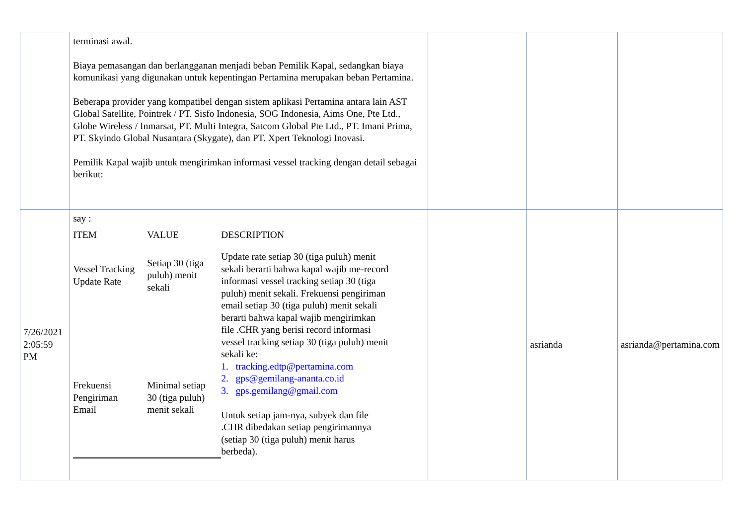| | terminasi awal. Biaya pemasangan dan berlangganan menjadi beban Pemilik Kapal, sedangkan biaya komunikasi yang digunakan untuk kepentingan Pertamina merupakan beban Pertamina. Beberapa provider yang kompatibel dengan sistem aplikasi Pertamina antara lain AST Global Satellite, Pointrek / PT. Sisfo Indonesia, SOG Indonesia, Aims One, Pte Ltd., Globe Wireless / Inmarsat, PT. Multi Integra, Satcom Global Pte Ltd., PT. Imani Prima, PT. Skyindo Global Nusantara (Skygate), dan PT. Xpert Teknologi Inovasi. Pemilik Kapal wajib untuk mengirimkan informasi vessel tracking dengan detail sebagai berikut: | | | |
| 7/26/2021 2:05:59 PM | say : / ITEM / VALUE / DESCRIPTION / / --- / --- / --- / / Vessel Tracking Update Rate / Setiap 30 (tiga puluh) menit sekali / Update rate setiap 30 (tiga puluh) menit sekali berarti bahwa kapal wajib me-record informasi vessel tracking setiap 30 (tiga puluh) menit sekali. Frekuensi pengiriman email setiap 30 (tiga puluh) menit sekali berarti bahwa kapal wajib mengirimkan file .CHR yang berisi record informasi vessel tracking setiap 30 (tiga puluh) menit sekali ke: 1. tracking.edtp@pertamina.com 2. gps@gemilang-ananta.co.id 3. gps.gemilang@gmail.com Untuk setiap jam-nya, subyek dan file .CHR dibedakan setiap pengirimannya (setiap 30 (tiga puluh) menit harus berbeda). / / Frekuensi Pengiriman Email / Minimal setiap 30 (tiga puluh) menit sekali / / | | asrianda | asrianda@pertamina.com |